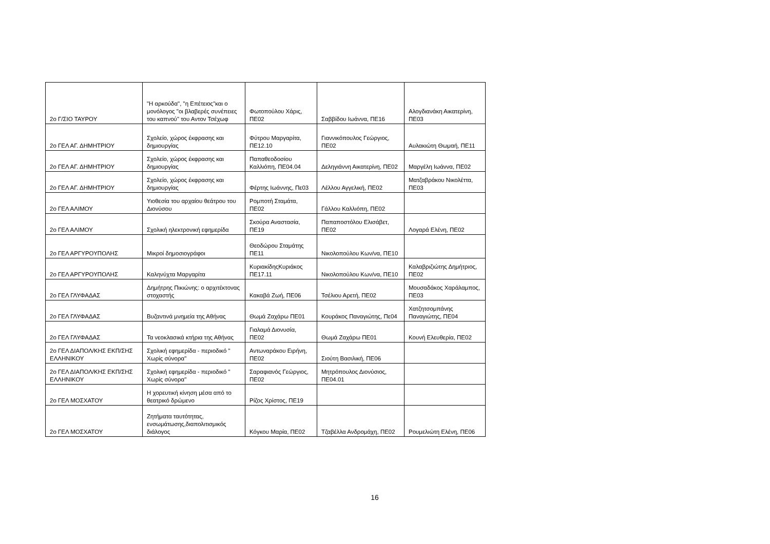| 2ο Γ/ΣΙΟ ΤΑΥΡΟΥ | "Η αρκούδα", "η Επέτειος"και ο μονόλογος "οι βλαβερές συνέπειες του καπνού" του Αντον Τσέχωφ | Φωτοπούλου Χάρις, ΠΕ02 | Σαββίδου Ιωάννα, ΠΕ16 | Αλογδιανάκη Αικατερίνη, ΠΕ03 |
| 2ο ΓΕΛ ΑΓ. ΔΗΜΗΤΡΙΟΥ | Σχολείο, χώρος έκφρασης και δημιουργίας | Φύτρου Μαργαρίτα, ΠΕ12.10 | Γιαννικόπουλος Γεώργιος, ΠΕ02 | Αυλακιώτη Θωμαή, ΠΕ11 |
| 2ο ΓΕΛ ΑΓ. ΔΗΜΗΤΡΙΟΥ | Σχολείο, χώρος έκφρασης και δημιουργίας | Παπαθεοδοσίου Καλλιόπη, ΠΕ04.04 | Δεληγιάννη Αικατερίνη, ΠΕ02 | Μαργέλη Ιωάννα, ΠΕ02 |
| 2ο ΓΕΛ ΑΓ. ΔΗΜΗΤΡΙΟΥ | Σχολείο, χώρος έκφρασης και δημιουργίας | Φέρτης Ιωάννης, Πε03 | Λέλλου Αγγελική, ΠΕ02 | Ματζαβράκου Νικολέττα, ΠΕ03 |
| 2ο ΓΕΛ ΑΛΙΜΟΥ | Υιοθεσία του αρχαίου θεάτρου του Διονύσου | Ρομποτή Σταμάτα, ΠΕ02 | Γάλλου Καλλιόπη, ΠΕ02 | |
| 2ο ΓΕΛ ΑΛΙΜΟΥ | Σχολική ηλεκτρονική εφημερίδα | Σκούρα Αναστασία, ΠΕ19 | Παπαποστόλου Ελισάβετ, ΠΕ02 | Λογαρά Ελένη, ΠΕ02 |
| 2ο ΓΕΛ ΑΡΓΥΡΟΥΠΟΛΗΣ | Μικροί δημοσιογράφοι | Θεοδώρου Σταμάτης ΠΕ11 | Νικολοπούλου Κων/να, ΠΕ10 | |
| 2ο ΓΕΛ ΑΡΓΥΡΟΥΠΟΛΗΣ | Καληνύχτα Μαργαρίτα | ΚυριακίδηςΚυριάκος ΠΕ17.11 | Νικολοπούλου Κων/να, ΠΕ10 | Καλαβριζιώτης Δημήτριος, ΠΕ02 |
| 2ο ΓΕΛ ΓΛΥΦΑΔΑΣ | Δημήτρης Πικιώνης: ο αρχιτέκτονας στοχαστής | Κακαβά Ζωή, ΠΕ06 | Τσέλιου Αρετή, ΠΕ02 | Μουσαδάκος Χαράλαμπος, ΠΕ03 |
| 2ο ΓΕΛ ΓΛΥΦΑΔΑΣ | Βυζαντινά μνημεία της Αθήνας | Θωμά Ζαχάρω ΠΕ01 | Κουράκος Παναγιώτης, Πε04 | Χατζητσομπάνης Παναγιώτης, ΠΕ04 |
| 2ο ΓΕΛ ΓΛΥΦΑΔΑΣ | Τα νεοκλασικά κτήρια της Αθήνας | Γιαλαμά Διονυσία, ΠΕ02 | Θωμά Ζαχάρω ΠΕ01 | Κουνή Ελευθερία, ΠΕ02 |
| 2ο ΓΕΛ ΔΙΑΠΟΛ/ΚΗΣ ΕΚΠ/ΣΗΣ ΕΛΛΗΝΙΚΟΥ | Σχολική εφημερίδα - περιοδικό " Χωρίς σύνορα" | Αντωναράκου Ειρήνη, ΠΕ02 | Σιούτη Βασιλική, ΠΕ06 | |
| 2ο ΓΕΛ ΔΙΑΠΟΛ/ΚΗΣ ΕΚΠ/ΣΗΣ ΕΛΛΗΝΙΚΟΥ | Σχολική εφημερίδα - περιοδικό " Χωρίς σύνορα" | Σαραφιανός Γεώργιος, ΠΕ02 | Μητρόπουλος Διονύσιος, ΠΕ04.01 | |
| 2ο ΓΕΛ ΜΟΣΧΑΤΟΥ | Η χορευτική κίνηση μέσα από το θεατρικό δρώμενο | Ρίζος Χρίστος, ΠΕ19 | | |
| 2ο ΓΕΛ ΜΟΣΧΑΤΟΥ | Ζητήματα ταυτότητας, ενσωμάτωσης,διαπολιτισμικός διάλογος | Κόγκου Μαρία, ΠΕ02 | Τζαβέλλα Ανδρομάχη, ΠΕ02 | Ρουμελιώτη Ελένη, ΠΕ06 |
16